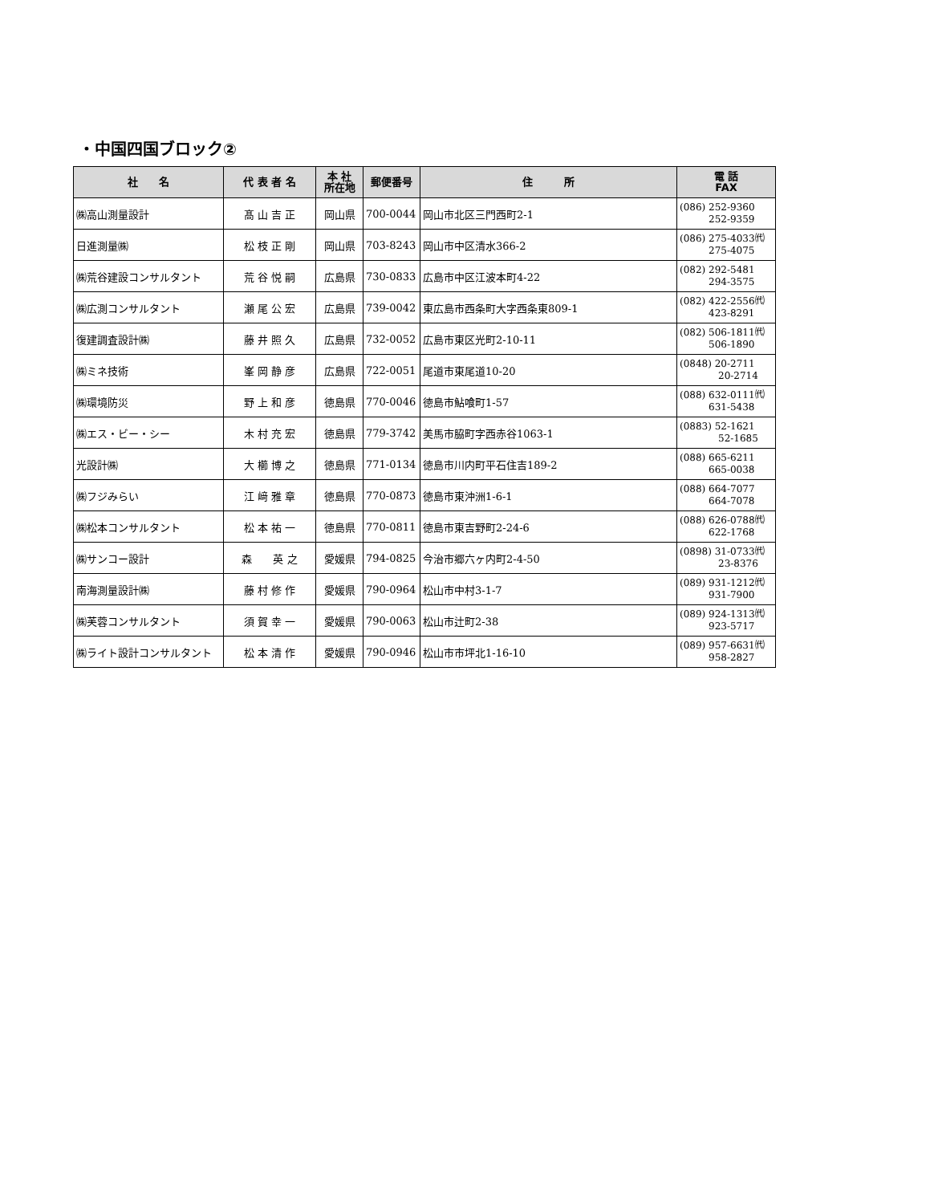・中国四国ブロック②
| 社 名 | 代 表 者 名 | 本 社 所在地 | 郵便番号 | 住 所 | 電 話 FAX |
| --- | --- | --- | --- | --- | --- |
| ㈱高山測量設計 | 髙 山 吉 正 | 岡山県 | 700-0044 | 岡山市北区三門西町2-1 | (086) 252-9360 252-9359 |
| 日進測量㈱ | 松 枝 正 剛 | 岡山県 | 703-8243 | 岡山市中区清水366-2 | (086) 275-4033㈹ 275-4075 |
| ㈱荒谷建設コンサルタント | 荒 谷 悦 嗣 | 広島県 | 730-0833 | 広島市中区江波本町4-22 | (082) 292-5481 294-3575 |
| ㈱広測コンサルタント | 瀬 尾 公 宏 | 広島県 | 739-0042 | 東広島市西条町大字西条東809-1 | (082) 422-2556㈹ 423-8291 |
| 復建調査設計㈱ | 藤 井 照 久 | 広島県 | 732-0052 | 広島市東区光町2-10-11 | (082) 506-1811㈹ 506-1890 |
| ㈱ミネ技術 | 峯 岡 静 彦 | 広島県 | 722-0051 | 尾道市東尾道10-20 | (0848) 20-2711 20-2714 |
| ㈱環境防災 | 野 上 和 彦 | 徳島県 | 770-0046 | 徳島市鮎喰町1-57 | (088) 632-0111㈹ 631-5438 |
| ㈱エス・ビー・シー | 木 村 充 宏 | 徳島県 | 779-3742 | 美馬市脇町字西赤谷1063-1 | (0883) 52-1621 52-1685 |
| 光設計㈱ | 大 櫛 博 之 | 徳島県 | 771-0134 | 徳島市川内町平石住吉189-2 | (088) 665-6211 665-0038 |
| ㈱フジみらい | 江 﨑 雅 章 | 徳島県 | 770-0873 | 徳島市東沖洲1-6-1 | (088) 664-7077 664-7078 |
| ㈱松本コンサルタント | 松 本 祐 一 | 徳島県 | 770-0811 | 徳島市東吉野町2-24-6 | (088) 626-0788㈹ 622-1768 |
| ㈱サンコー設計 | 森 英 之 | 愛媛県 | 794-0825 | 今治市郷六ヶ内町2-4-50 | (0898) 31-0733㈹ 23-8376 |
| 南海測量設計㈱ | 藤 村 修 作 | 愛媛県 | 790-0964 | 松山市中村3-1-7 | (089) 931-1212㈹ 931-7900 |
| ㈱芙蓉コンサルタント | 須 賀 幸 一 | 愛媛県 | 790-0063 | 松山市辻町2-38 | (089) 924-1313㈹ 923-5717 |
| ㈱ライト設計コンサルタント | 松 本 清 作 | 愛媛県 | 790-0946 | 松山市市坪北1-16-10 | (089) 957-6631㈹ 958-2827 |